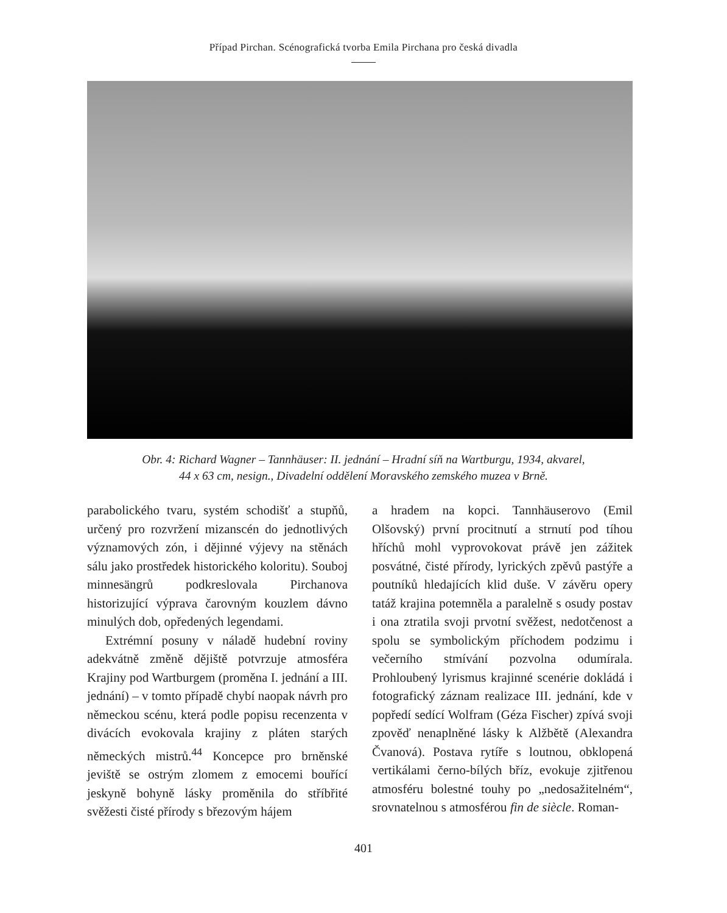Případ Pirchan. Scénografická tvorba Emila Pirchana pro česká divadla
Obr. 4: Richard Wagner – Tannhäuser: II. jednání – Hradní síň na Wartburgu, 1934, akvarel,
44 x 63 cm, nesign., Divadelní oddělení Moravského zemského muzea v Brně.
parabolického tvaru, systém schodišť a stupňů, určený pro rozvržení mizanscén do jednotlivých významových zón, i dějinné výjevy na stěnách sálu jako prostředek historického koloritu). Souboj minnesängrů podkreslovala Pirchanova historizující výprava čarovným kouzlem dávno minulých dob, opředených legendami.
Extrémní posuny v náladě hudební roviny adekvátně změně dějiště potvrzuje atmosféra Krajiny pod Wartburgem (proměna I. jednání a III. jednání) – v tomto případě chybí naopak návrh pro německou scénu, která podle popisu recenzenta v divácích evokovala krajiny z pláten starých německých mistrů.<sup>44</sup> Koncepce pro brněnské jeviště se ostrým zlomem z emocemi bouřící jeskyně bohyně lásky proměnila do stříbřité svěžesti čisté přírody s březovým hájem
a hradem na kopci. Tannhäuserovo (Emil Olšovský) první procitnutí a strnutí pod tíhou hříchů mohl vyprovokovat právě jen zážitek posvátné, čisté přírody, lyrických zpěvů pastýře a poutníků hledajících klid duše. V závěru opery tatáž krajina potemněla a paralelně s osudy postav i ona ztratila svoji prvotní svěžest, nedotčenost a spolu se symbolickým příchodem podzimu i večerního stmívání pozvolna odumírala. Prohloubený lyrismus krajinné scenérie dokládá i fotografický záznam realizace III. jednání, kde v popředí sedící Wolfram (Géza Fischer) zpívá svoji zpověď nenaplněné lásky k Alžbětě (Alexandra Čvanová). Postava rytíře s loutnou, obklopená vertikálami černo-bílých bříz, evokuje zjitřenou atmosféru bolestné touhy po „nedosažitelném“, srovnatelnou s atmosférou fin de siècle. Roman-
401